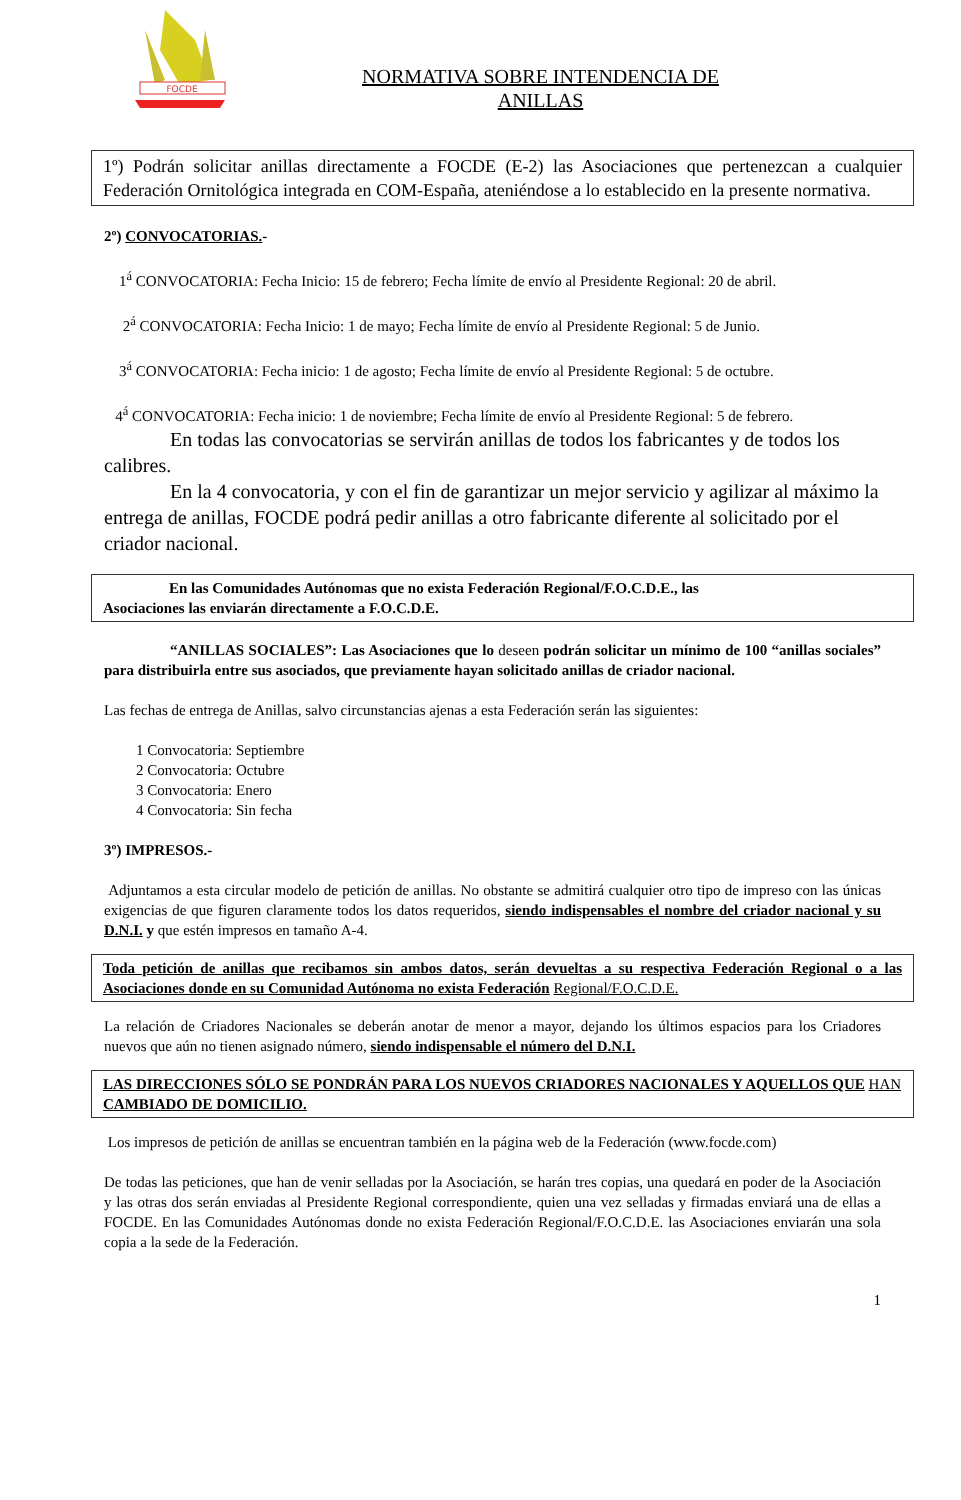FOCDE
NORMATIVA SOBRE INTENDENCIA DE
ANILLAS
1º) Podrán solicitar anillas directamente a FOCDE (E-2) las Asociaciones que pertenezcan a cualquier Federación Ornitológica integrada en COM-España, ateniéndose a lo establecido en la presente normativa.
2º) CONVOCATORIAS.-
1<sup>á</sup> CONVOCATORIA: Fecha Inicio: 15 de febrero; Fecha límite de envío al Presidente Regional: 20 de abril.
2<sup>á</sup> CONVOCATORIA: Fecha Inicio: 1 de mayo; Fecha límite de envío al Presidente Regional: 5 de Junio.
3<sup>á</sup> CONVOCATORIA: Fecha inicio: 1 de agosto; Fecha límite de envío al Presidente Regional: 5 de octubre.
4<sup>á</sup> CONVOCATORIA: Fecha inicio: 1 de noviembre; Fecha límite de envío al Presidente Regional: 5 de febrero.
En todas las convocatorias se servirán anillas de todos los fabricantes y de todos los calibres.
En la 4 convocatoria, y con el fin de garantizar un mejor servicio y agilizar al máximo la entrega de anillas, FOCDE podrá pedir anillas a otro fabricante diferente al solicitado por el criador nacional.
En las Comunidades Autónomas que no exista Federación Regional/F.O.C.D.E., las
Asociaciones las enviarán directamente a F.O.C.D.E.
“ANILLAS SOCIALES”: Las Asociaciones que lo deseen podrán solicitar un mínimo de 100 “anillas sociales” para distribuirla entre sus asociados, que previamente hayan solicitado anillas de criador nacional.
Las fechas de entrega de Anillas, salvo circunstancias ajenas a esta Federación serán las siguientes:
1 Convocatoria: Septiembre
2 Convocatoria: Octubre
3 Convocatoria: Enero
4 Convocatoria: Sin fecha
3º) IMPRESOS.-
Adjuntamos a esta circular modelo de petición de anillas. No obstante se admitirá cualquier otro tipo de impreso con las únicas exigencias de que figuren claramente todos los datos requeridos, siendo indispensables el nombre del criador nacional y su D.N.I. y que estén impresos en tamaño A-4.
Toda petición de anillas que recibamos sin ambos datos, serán devueltas a su respectiva Federación Regional o a las Asociaciones donde en su Comunidad Autónoma no exista Federación Regional/F.O.C.D.E.
La relación de Criadores Nacionales se deberán anotar de menor a mayor, dejando los últimos espacios para los Criadores nuevos que aún no tienen asignado número, siendo indispensable el número del D.N.I.
LAS DIRECCIONES SÓLO SE PONDRÁN PARA LOS NUEVOS CRIADORES NACIONALES Y AQUELLOS QUE HAN CAMBIADO DE DOMICILIO.
Los impresos de petición de anillas se encuentran también en la página web de la Federación (www.focde.com)
De todas las peticiones, que han de venir selladas por la Asociación, se harán tres copias, una quedará en poder de la Asociación y las otras dos serán enviadas al Presidente Regional correspondiente, quien una vez selladas y firmadas enviará una de ellas a FOCDE. En las Comunidades Autónomas donde no exista Federación Regional/F.O.C.D.E. las Asociaciones enviarán una sola copia a la sede de la Federación.
1